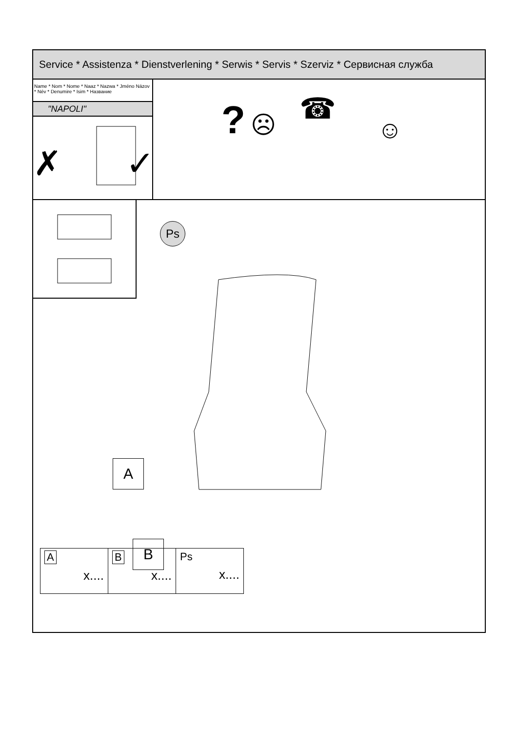Service * Assistenza * Dienstverlening * Serwis * Servis * Szerviz * Сервисная служба
Name * Nom * Nome * Naaz * Nazwa * Jméno Názov * Név * Denumire * Isim * Название
"NAPOLI"
✗
✓
?
☹
☎
☺
Ps
A
B
| A x.... | B x.... | Ps x.... |